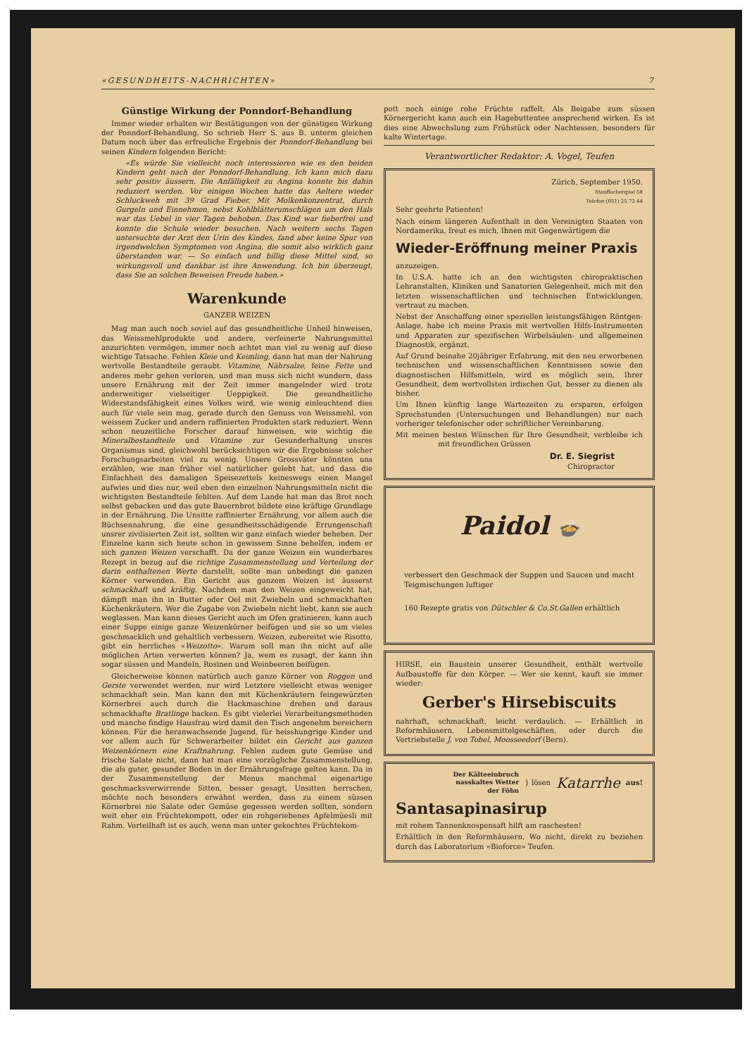«GESUNDHEITS-NACHRICHTEN» 7
Günstige Wirkung der Ponndorf-Behandlung
Immer wieder erhalten wir Bestätigungen von der günstigen Wirkung der Ponndorf-Behandlung. So schrieb Herr S. aus B. unterm gleichen Datum noch über das erfreuliche Ergebnis der Ponndorf-Behandlung bei seinen Kindern folgenden Bericht:
«Es würde Sie vielleicht noch interessieren wie es den beiden Kindern geht nach der Ponndorf-Behandlung. Ich kann mich dazu sehr positiv äussern. Die Anfälligkeit zu Angina konnte bis dahin reduziert werden. Vor einigen Wochen hatte das Aeltere wieder Schluckweh mit 39 Grad Fieber. Mit Molkenkonzentrat, durch Gurgeln und Einnehmen, nebst Kohlblätterumschlägen um den Hals war das Uebel in vier Tagen behoben. Das Kind war fieberfrei und konnte die Schule wieder besuchen. Nach weitern sechs Tagen untersuchte der Arzt den Urin des Kindes, fand aber keine Spur von irgendwelchen Symptomen von Angina, die somit also wirklich ganz überstanden war. — So einfach und billig diese Mittel sind, so wirkungsvoll und dankbar ist ihre Anwendung. Ich bin überzeugt, dass Sie an solchen Beweisen Freude haben.»
Warenkunde
GANZER WEIZEN
Mag man auch noch soviel auf das gesundheitliche Unheil hinweisen, das Weissmehlprodukte und andere, verfeinerte Nahrungsmittel anzurichten vermögen, immer noch achtet man viel zu wenig auf diese wichtige Tatsache. Fehlen Kleie und Keimling, dann hat man der Nahrung wertvolle Bestandteile geraubt. Vitamine, Nährsalze, feine Fette und anderes mehr gehen verloren, und man muss sich nicht wundern, dass unsere Ernährung mit der Zeit immer mangelnder wird trotz anderweitiger vielseitiger Ueppigkeit. Die gesundheitliche Widerstandsfähigkeit eines Volkes wird, wie wenig einleuchtend dies auch für viele sein mag, gerade durch den Genuss von Weissmehl, von weissem Zucker und andern raffinierten Produkten stark reduziert. Wenn schon neuzeitliche Forscher darauf hinweisen, wie wichtig die Mineralbestandteile und Vitamine zur Gesunderhaltung unsres Organismus sind, gleichwohl berücksichtigen wir die Ergebnisse solcher Forschungsarbeiten viel zu wenig. Unsere Grossväter könnten uns erzählen, wie man früher viel natürlicher gelebt hat, und dass die Einfachheit des damaligen Speisezettels keineswegs einen Mangel aufwies und dies nur, weil eben den einzelnen Nahrungsmitteln nicht die wichtigsten Bestandteile fehlten. Auf dem Lande hat man das Brot noch selbst gebacken und das gute Bauernbrot bildete eine kräftige Grundlage in der Ernährung. Die Unsitte raffinierter Ernährung, vor allem auch die Büchsennahrung, die eine gesundheitsschädigende Errungenschaft unsrer zivilisierten Zeit ist, sollten wir ganz einfach wieder beheben. Der Einzelne kann sich heute schon in gewissem Sinne behelfen, indem er sich ganzen Weizen verschafft. Da der ganze Weizen ein wunderbares Rezept in bezug auf die richtige Zusammenstellung und Verteilung der darin enthaltenen Werte darstellt, sollte man unbedingt die ganzen Körner verwenden. Ein Gericht aus ganzem Weizen ist äusserst schmackhaft und kräftig. Nachdem man den Weizen eingeweicht hat, dämpft man ihn in Butter oder Oel mit Zwiebeln und schmackhaften Küchenkräutern. Wer die Zugabe von Zwiebeln nicht liebt, kann sie auch weglassen. Man kann dieses Gericht auch im Ofen gratinieren, kann auch einer Suppe einige ganze Weizenkörner beifügen und sie so um vieles geschmacklich und gehaltlich verbessern. Weizen, zubereitet wie Risotto, gibt ein herrliches «Weizotto». Warum soll man ihn nicht auf alle möglichen Arten verwerten können? Ja, wem es zusagt, der kann ihn sogar süssen und Mandeln, Rosinen und Weinbeeren beifügen.
Gleicherweise können natürlich auch ganze Körner von Roggen und Gerste verwendet werden, nur wird Letztere vielleicht etwas weniger schmackhaft sein. Man kann den mit Küchenkräutern feingewürzten Körnerbrei auch durch die Hackmaschine drehen und daraus schmackhafte Bratlinge backen. Es gibt vielerlei Verarbeitungsmethoden und manche findige Hausfrau wird damit den Tisch angenehm bereichern können. Für die heranwachsende Jugend, für heisshungrige Kinder und vor allem auch für Schwerarbeiter bildet ein Gericht aus ganzen Weizenkörnern eine Kraftnahrung. Fehlen zudem gute Gemüse und frische Salate nicht, dann hat man eine vorzügliche Zusammenstellung, die als guter, gesunder Boden in der Ernährungsfrage gelten kann. Da in der Zusammenstellung der Menus manchmal eigenartige geschmacksverwirrende Sitten, besser gesagt, Unsitten herrschen, möchte noch besonders erwähnt werden, dass zu einem süssen Körnerbrei nie Salate oder Gemüse gegessen werden sollten, sondern weit eher ein Früchtekompott, oder ein rohgeriebenes Apfelmüesli mit Rahm. Vorteilhaft ist es auch, wenn man unter gekochtes Früchtekom-
pott noch einige rohe Früchte raffelt. Als Beigabe zum süssen Körnergericht kann auch ein Hagebuttentee ansprechend wirken. Es ist dies eine Abwechslung zum Frühstück oder Nachtessen, besonders für kalte Wintertage.
Verantwortlicher Redaktor: A. Vogel, Teufen
Zürich, September 1950.
Stauffacherquai 58
Telefon (051) 25 72 44
Sehr geehrte Patienten!
Nach einem längeren Aufenthalt in den Vereinigten Staaten von Nordamerika, freut es mich, Ihnen mit Gegenwärtigem die
Wieder-Eröffnung meiner Praxis
anzuzeigen.
In U.S.A. hatte ich an den wichtigsten chiropraktischen Lehranstalten, Kliniken und Sanatorien Gelegenheit, mich mit den letzten wissenschaftlichen und technischen Entwicklungen, vertraut zu machen.
Nebst der Anschaffung einer speziellen leistungsfähigen Röntgen-Anlage, habe ich meine Praxis mit wertvollen Hilfs-Instrumenten und Apparaten zur spezifischen Wirbelsäulen- und allgemeinen Diagnostik, ergänzt.
Auf Grund beinahe 20jähriger Erfahrung, mit den neu erworbenen technischen und wissenschaftlichen Kenntnissen sowie den diagnostischen Hilfsmitteln, wird es möglich sein, Ihrer Gesundheit, dem wertvollsten irdischen Gut, besser zu dienen als bisher.
Um Ihnen künftig lange Wartezeiten zu ersparen, erfolgen Sprechstunden (Untersuchungen und Behandlungen) nur nach vorheriger telefonischer oder schriftlicher Vereinbarung.
Mit meinen besten Wünschen für Ihre Gesundheit, verbleibe ich mit freundlichen Grüssen
Dr. E. Siegrist
Chiropractor
Paidol 🍲
verbessert den Geschmack der Suppen und Saucen und macht Teigmischungen luftiger
160 Rezepte gratis von Dütschler & Co.St.Gallen erhältlich
HIRSE, ein Baustein unserer Gesundheit, enthält wertvolle Aufbaustoffe für den Körper. — Wer sie kennt, kauft sie immer wieder:
Gerber's Hirsebiscuits
nahrhaft, schmackhaft, leicht verdaulich. — Erhältlich in Reformhäusern, Lebensmittelgeschäften, oder durch die Vertriebstelle J. von Tobel, Moosseedorf (Bern).
Der Kälteeinbruch
nasskaltes Wetter
der Föhn } lösen Katarrhe aus!
Santasapinasirup
mit rohem Tannenknospensaft hilft am raschesten!
Erhältlich in den Reformhäusern. Wo nicht, direkt zu beziehen durch das Laboratorium «Bioforce» Teufen.